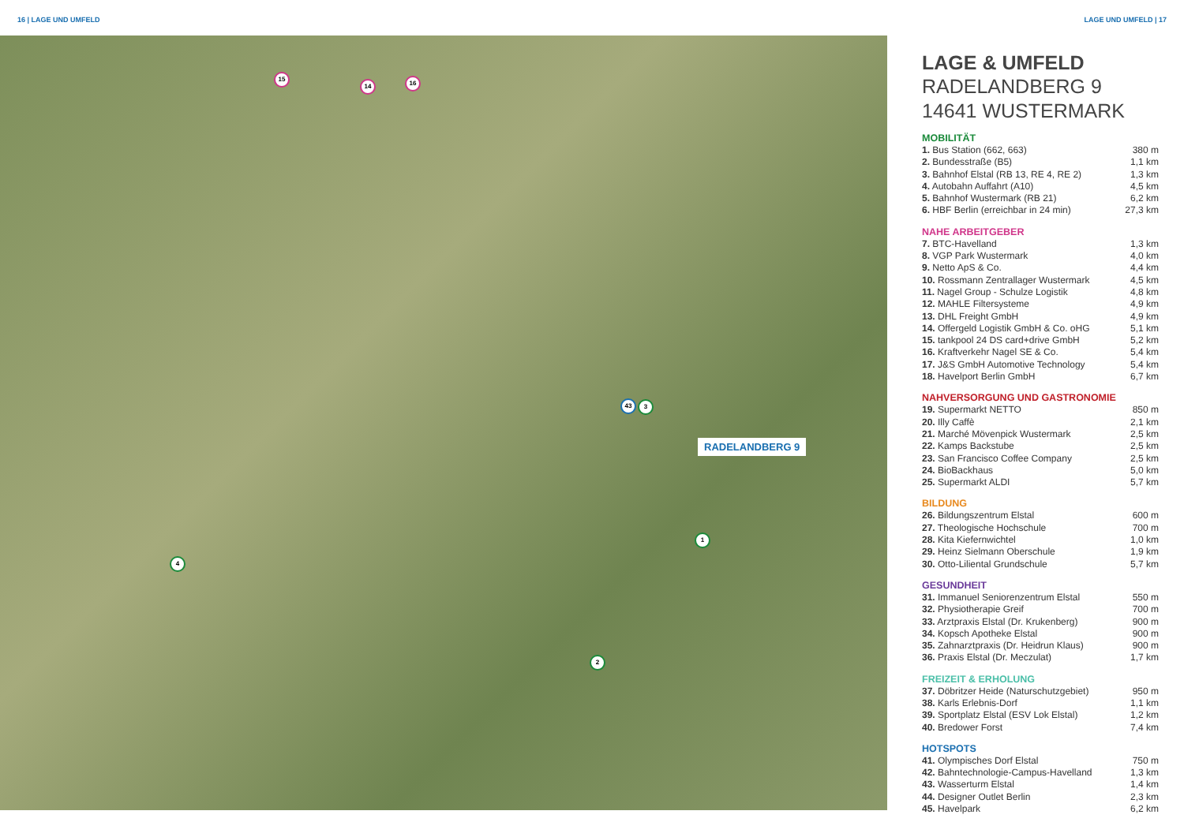16 | LAGE UND UMFELD LAGE UND UMFELD | 17
RADELANDBERG 9
15
14 16
43 3
1
4
2
LAGE & UMFELD
RADELANDBERG 9
14641 WUSTERMARK
MOBILITÄT
| 1. Bus Station (662, 663) | 380 m |
| 2. Bundesstraße (B5) | 1,1 km |
| 3. Bahnhof Elstal (RB 13, RE 4, RE 2) | 1,3 km |
| 4. Autobahn Auffahrt (A10) | 4,5 km |
| 5. Bahnhof Wustermark (RB 21) | 6,2 km |
| 6. HBF Berlin (erreichbar in 24 min) | 27,3 km |
NAHE ARBEITGEBER
| 7. BTC-Havelland | 1,3 km |
| 8. VGP Park Wustermark | 4,0 km |
| 9. Netto ApS & Co. | 4,4 km |
| 10. Rossmann Zentrallager Wustermark | 4,5 km |
| 11. Nagel Group - Schulze Logistik | 4,8 km |
| 12. MAHLE Filtersysteme | 4,9 km |
| 13. DHL Freight GmbH | 4,9 km |
| 14. Offergeld Logistik GmbH & Co. oHG | 5,1 km |
| 15. tankpool 24 DS card+drive GmbH | 5,2 km |
| 16. Kraftverkehr Nagel SE & Co. | 5,4 km |
| 17. J&S GmbH Automotive Technology | 5,4 km |
| 18. Havelport Berlin GmbH | 6,7 km |
NAHVERSORGUNG UND GASTRONOMIE
| 19. Supermarkt NETTO | 850 m |
| 20. Illy Caffè | 2,1 km |
| 21. Marché Mövenpick Wustermark | 2,5 km |
| 22. Kamps Backstube | 2,5 km |
| 23. San Francisco Coffee Company | 2,5 km |
| 24. BioBackhaus | 5,0 km |
| 25. Supermarkt ALDI | 5,7 km |
BILDUNG
| 26. Bildungszentrum Elstal | 600 m |
| 27. Theologische Hochschule | 700 m |
| 28. Kita Kiefernwichtel | 1,0 km |
| 29. Heinz Sielmann Oberschule | 1,9 km |
| 30. Otto-Liliental Grundschule | 5,7 km |
GESUNDHEIT
| 31. Immanuel Seniorenzentrum Elstal | 550 m |
| 32. Physiotherapie Greif | 700 m |
| 33. Arztpraxis Elstal (Dr. Krukenberg) | 900 m |
| 34. Kopsch Apotheke Elstal | 900 m |
| 35. Zahnarztpraxis (Dr. Heidrun Klaus) | 900 m |
| 36. Praxis Elstal (Dr. Meczulat) | 1,7 km |
FREIZEIT & ERHOLUNG
| 37. Döbritzer Heide (Naturschutzgebiet) | 950 m |
| 38. Karls Erlebnis-Dorf | 1,1 km |
| 39. Sportplatz Elstal (ESV Lok Elstal) | 1,2 km |
| 40. Bredower Forst | 7,4 km |
HOTSPOTS
| 41. Olympisches Dorf Elstal | 750 m |
| 42. Bahntechnologie-Campus-Havelland | 1,3 km |
| 43. Wasserturm Elstal | 1,4 km |
| 44. Designer Outlet Berlin | 2,3 km |
| 45. Havelpark | 6,2 km |